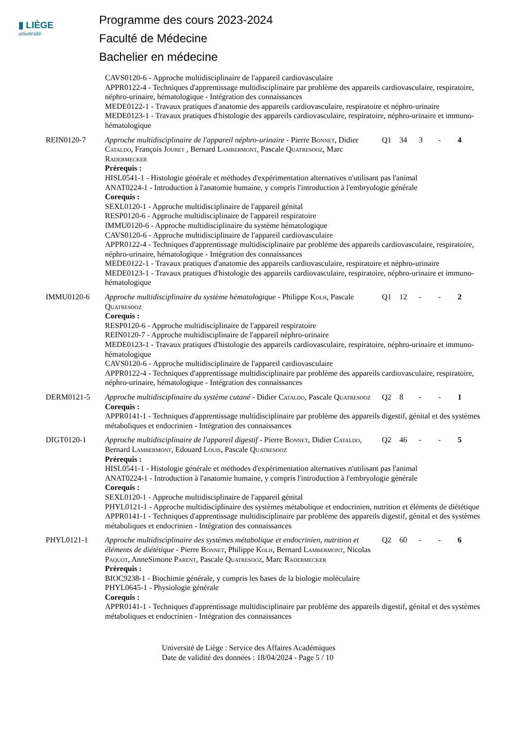▮ LIÈGE
université
Programme des cours 2023-2024
Faculté de Médecine
Bachelier en médecine
| | CAVS0120-6 - Approche multidisciplinaire de l'appareil cardiovasculaire APPR0122-4 - Techniques d'apprentissage multidisciplinaire par problème des appareils cardiovasculaire, respiratoire, néphro-urinaire, hématologique - Intégration des connaissances MEDE0122-1 - Travaux pratiques d'anatomie des appareils cardiovasculaire, respiratoire et néphro-urinaire MEDE0123-1 - Travaux pratiques d'histologie des appareils cardiovasculaire, respiratoire, néphro-urinaire et immuno-hématologique | | | | | |
| REIN0120-7 | Approche multidisciplinaire de l'appareil néphro-urinaire - Pierre Bonnet , Didier Cataldo , François Jouret , Bernard Lambermont , Pascale Quatresooz , Marc Radermecker | Q1 | 34 | 3 | - | 4 |
| | Prérequis : HISL0541-1 - Histologie générale et méthodes d'expérimentation alternatives n'utilisant pas l'animal ANAT0224-1 - Introduction à l'anatomie humaine, y compris l'introduction à l'embryologie générale Corequis : SEXL0120-1 - Approche multidisciplinaire de l'appareil génital RESP0120-6 - Approche multidisciplinaire de l'appareil respiratoire IMMU0120-6 - Approche multidisciplinaire du système hématologique CAVS0120-6 - Approche multidisciplinaire de l'appareil cardiovasculaire APPR0122-4 - Techniques d'apprentissage multidisciplinaire par problème des appareils cardiovasculaire, respiratoire, néphro-urinaire, hématologique - Intégration des connaissances MEDE0122-1 - Travaux pratiques d'anatomie des appareils cardiovasculaire, respiratoire et néphro-urinaire MEDE0123-1 - Travaux pratiques d'histologie des appareils cardiovasculaire, respiratoire, néphro-urinaire et immuno-hématologique | | | | | |
| IMMU0120-6 | Approche multidisciplinaire du système hématologique - Philippe Kolh , Pascale Quatresooz | Q1 | 12 | - | - | 2 |
| | Corequis : RESP0120-6 - Approche multidisciplinaire de l'appareil respiratoire REIN0120-7 - Approche multidisciplinaire de l'appareil néphro-urinaire MEDE0123-1 - Travaux pratiques d'histologie des appareils cardiovasculaire, respiratoire, néphro-urinaire et immuno-hématologique CAVS0120-6 - Approche multidisciplinaire de l'appareil cardiovasculaire APPR0122-4 - Techniques d'apprentissage multidisciplinaire par problème des appareils cardiovasculaire, respiratoire, néphro-urinaire, hématologique - Intégration des connaissances | | | | | |
| DERM0121-5 | Approche multidisciplinaire du système cutané - Didier Cataldo , Pascale Quatresooz | Q2 | 8 | - | - | 1 |
| | Corequis : APPR0141-1 - Techniques d'apprentissage multidisciplinaire par problème des appareils digestif, génital et des systèmes métaboliques et endocrinien - Intégration des connaissances | | | | | |
| DIGT0120-1 | Approche multidisciplinaire de l'appareil digestif - Pierre Bonnet , Didier Cataldo , Bernard Lambermont , Edouard Louis , Pascale Quatresooz | Q2 | 46 | - | - | 5 |
| | Prérequis : HISL0541-1 - Histologie générale et méthodes d'expérimentation alternatives n'utilisant pas l'animal ANAT0224-1 - Introduction à l'anatomie humaine, y compris l'introduction à l'embryologie générale Corequis : SEXL0120-1 - Approche multidisciplinaire de l'appareil génital PHYL0121-1 - Approche multidisciplinaire des systèmes métabolique et endocrinien, nutrition et éléments de diététique APPR0141-1 - Techniques d'apprentissage multidisciplinaire par problème des appareils digestif, génital et des systèmes métaboliques et endocrinien - Intégration des connaissances | | | | | |
| PHYL0121-1 | Approche multidisciplinaire des systèmes métabolique et endocrinien, nutrition et éléments de diététique - Pierre Bonnet , Philippe Kolh , Bernard Lambermont , Nicolas Paquot , AnneSimone Parent , Pascale Quatresooz , Marc Radermecker | Q2 | 60 | - | - | 6 |
| | Prérequis : BIOC9238-1 - Biochimie générale, y compris les bases de la biologie moléculaire PHYL0645-1 - Physiologie générale Corequis : APPR0141-1 - Techniques d'apprentissage multidisciplinaire par problème des appareils digestif, génital et des systèmes métaboliques et endocrinien - Intégration des connaissances | | | | | |
Université de Liège : Service des Affaires Académiques
Date de validité des données : 18/04/2024 - Page 5 / 10